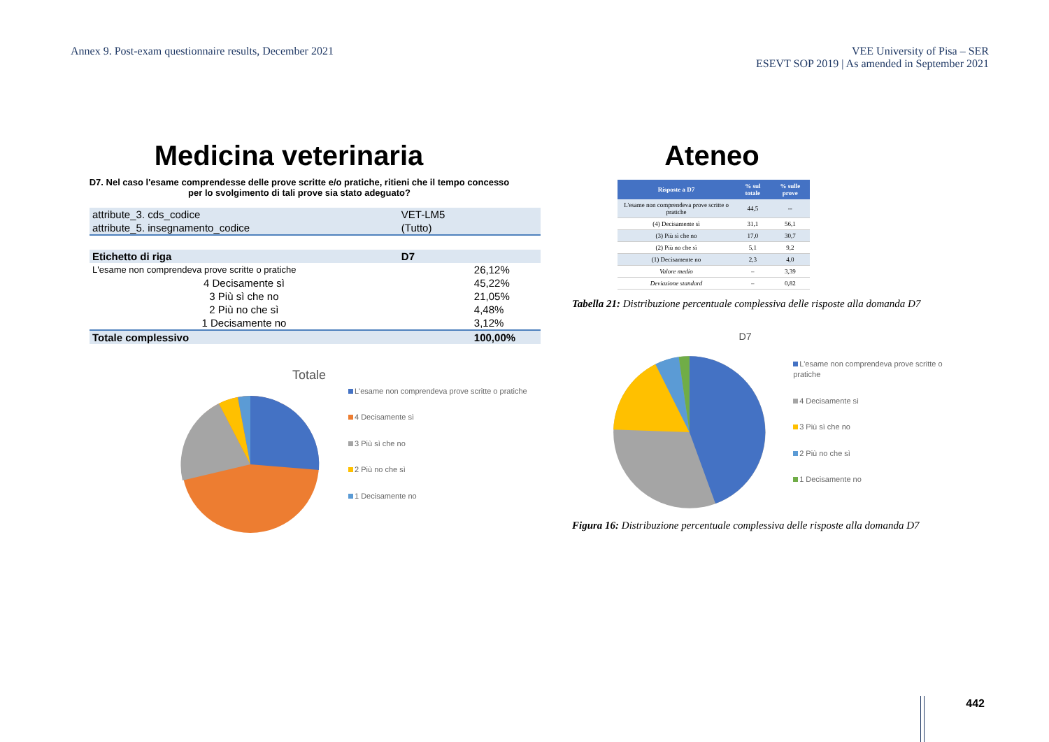Annex 9. Post-exam questionnaire results, December 2021
VEE University of Pisa – SER
ESEVT SOP 2019 | As amended in September 2021
Medicina veterinaria
D7. Nel caso l'esame comprendesse delle prove scritte e/o pratiche, ritieni che il tempo concesso per lo svolgimento di tali prove sia stato adeguato?
| attribute_3. cds_codice | VET-LM5 | |
| attribute_5. insegnamento_codice | (Tutto) | |
| Etichetto di riga | D7 | |
| L'esame non comprendeva prove scritte o pratiche | | 26,12% |
| 4 Decisamente sì | | 45,22% |
| 3 Più sì che no | | 21,05% |
| 2 Più no che sì | | 4,48% |
| 1 Decisamente no | | 3,12% |
| Totale complessivo | | 100,00% |
Totale
L'esame non comprendeva prove scritte o pratiche
4 Decisamente sì
3 Più sì che no
2 Più no che sì
1 Decisamente no
Ateneo
| Risposte a D7 | % sul totale | % sulle prove |
| --- | --- | --- |
| L'esame non comprendeva prove scritte o pratiche | 44,5 | -- |
| (4) Decisamente sì | 31,1 | 56,1 |
| (3) Più sì che no | 17,0 | 30,7 |
| (2) Più no che sì | 5,1 | 9,2 |
| (1) Decisamente no | 2,3 | 4,0 |
| Valore medio | – | 3,39 |
| Deviazione standard | – | 0,82 |
Tabella 21: Distribuzione percentuale complessiva delle risposte alla domanda D7
D7
L'esame non comprendeva prove scritte o pratiche
4 Decisamente sì
3 Più sì che no
2 Più no che sì
1 Decisamente no
Figura 16: Distribuzione percentuale complessiva delle risposte alla domanda D7
442